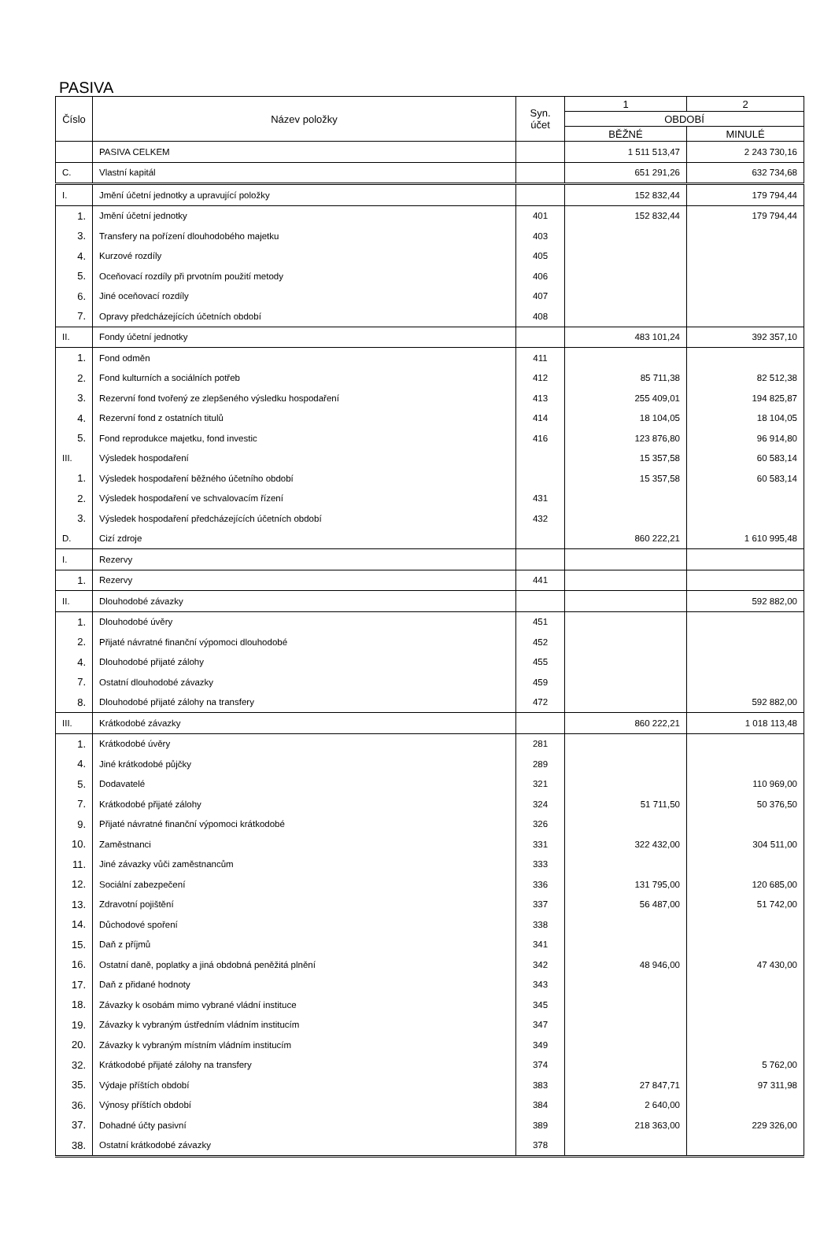PASIVA
| Číslo | Název položky | Syn. účet | 1 | 2 |
| --- | --- | --- | --- | --- |
| | | | OBDOBÍ | |
| | | | BĚŽNÉ | MINULÉ |
| | PASIVA CELKEM | | 1 511 513,47 | 2 243 730,16 |
| C. | Vlastní kapitál | | 651 291,26 | 632 734,68 |
| I. | Jmění účetní jednotky a upravující položky | | 152 832,44 | 179 794,44 |
| 1. | Jmění účetní jednotky | 401 | 152 832,44 | 179 794,44 |
| 3. | Transfery na pořízení dlouhodobého majetku | 403 | | |
| 4. | Kurzové rozdíly | 405 | | |
| 5. | Oceňovací rozdíly při prvotním použití metody | 406 | | |
| 6. | Jiné oceňovací rozdíly | 407 | | |
| 7. | Opravy předcházejících účetních období | 408 | | |
| II. | Fondy účetní jednotky | | 483 101,24 | 392 357,10 |
| 1. | Fond odměn | 411 | | |
| 2. | Fond kulturních a sociálních potřeb | 412 | 85 711,38 | 82 512,38 |
| 3. | Rezervní fond tvořený ze zlepšeného výsledku hospodaření | 413 | 255 409,01 | 194 825,87 |
| 4. | Rezervní fond z ostatních titulů | 414 | 18 104,05 | 18 104,05 |
| 5. | Fond reprodukce majetku, fond investic | 416 | 123 876,80 | 96 914,80 |
| III. | Výsledek hospodaření | | 15 357,58 | 60 583,14 |
| 1. | Výsledek hospodaření běžného účetního období | | 15 357,58 | 60 583,14 |
| 2. | Výsledek hospodaření ve schvalovacím řízení | 431 | | |
| 3. | Výsledek hospodaření předcházejících účetních období | 432 | | |
| D. | Cizí zdroje | | 860 222,21 | 1 610 995,48 |
| I. | Rezervy | | | |
| 1. | Rezervy | 441 | | |
| II. | Dlouhodobé závazky | | | 592 882,00 |
| 1. | Dlouhodobé úvěry | 451 | | |
| 2. | Přijaté návratné finanční výpomoci dlouhodobé | 452 | | |
| 4. | Dlouhodobé přijaté zálohy | 455 | | |
| 7. | Ostatní dlouhodobé závazky | 459 | | |
| 8. | Dlouhodobé přijaté zálohy na transfery | 472 | | 592 882,00 |
| III. | Krátkodobé závazky | | 860 222,21 | 1 018 113,48 |
| 1. | Krátkodobé úvěry | 281 | | |
| 4. | Jiné krátkodobé půjčky | 289 | | |
| 5. | Dodavatelé | 321 | | 110 969,00 |
| 7. | Krátkodobé přijaté zálohy | 324 | 51 711,50 | 50 376,50 |
| 9. | Přijaté návratné finanční výpomoci krátkodobé | 326 | | |
| 10. | Zaměstnanci | 331 | 322 432,00 | 304 511,00 |
| 11. | Jiné závazky vůči zaměstnancům | 333 | | |
| 12. | Sociální zabezpečení | 336 | 131 795,00 | 120 685,00 |
| 13. | Zdravotní pojištění | 337 | 56 487,00 | 51 742,00 |
| 14. | Důchodové spoření | 338 | | |
| 15. | Daň z příjmů | 341 | | |
| 16. | Ostatní daně, poplatky a jiná obdobná peněžitá plnění | 342 | 48 946,00 | 47 430,00 |
| 17. | Daň z přidané hodnoty | 343 | | |
| 18. | Závazky k osobám mimo vybrané vládní instituce | 345 | | |
| 19. | Závazky k vybraným ústředním vládním institucím | 347 | | |
| 20. | Závazky k vybraným místním vládním institucím | 349 | | |
| 32. | Krátkodobé přijaté zálohy na transfery | 374 | | 5 762,00 |
| 35. | Výdaje příštích období | 383 | 27 847,71 | 97 311,98 |
| 36. | Výnosy příštích období | 384 | 2 640,00 | |
| 37. | Dohadné účty pasivní | 389 | 218 363,00 | 229 326,00 |
| 38. | Ostatní krátkodobé závazky | 378 | | |